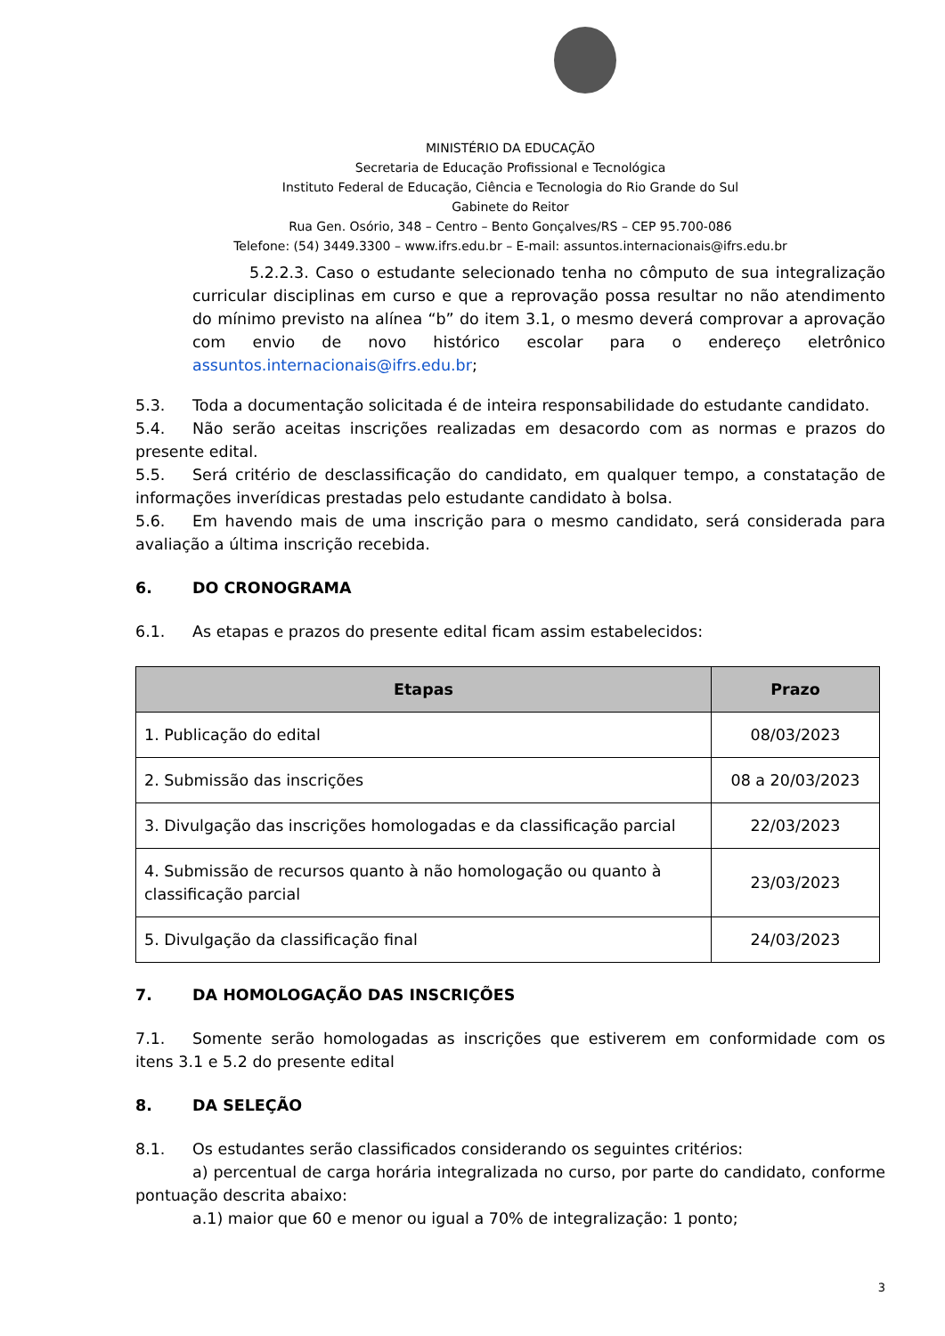MINISTÉRIO DA EDUCAÇÃO
Secretaria de Educação Profissional e Tecnológica
Instituto Federal de Educação, Ciência e Tecnologia do Rio Grande do Sul
Gabinete do Reitor
Rua Gen. Osório, 348 – Centro – Bento Gonçalves/RS – CEP 95.700-086
Telefone: (54) 3449.3300 – www.ifrs.edu.br – E-mail: assuntos.internacionais@ifrs.edu.br
5.2.2.3. Caso o estudante selecionado tenha no cômputo de sua integralização curricular disciplinas em curso e que a reprovação possa resultar no não atendimento do mínimo previsto na alínea “b” do item 3.1, o mesmo deverá comprovar a aprovação com envio de novo histórico escolar para o endereço eletrônico assuntos.internacionais@ifrs.edu.br;
5.3. Toda a documentação solicitada é de inteira responsabilidade do estudante candidato.
5.4. Não serão aceitas inscrições realizadas em desacordo com as normas e prazos do presente edital.
5.5. Será critério de desclassificação do candidato, em qualquer tempo, a constatação de informações inverídicas prestadas pelo estudante candidato à bolsa.
5.6. Em havendo mais de uma inscrição para o mesmo candidato, será considerada para avaliação a última inscrição recebida.
6. DO CRONOGRAMA
6.1. As etapas e prazos do presente edital ficam assim estabelecidos:
| Etapas | Prazo |
| --- | --- |
| 1. Publicação do edital | 08/03/2023 |
| 2. Submissão das inscrições | 08 a 20/03/2023 |
| 3. Divulgação das inscrições homologadas e da classificação parcial | 22/03/2023 |
| 4. Submissão de recursos quanto à não homologação ou quanto à classificação parcial | 23/03/2023 |
| 5. Divulgação da classificação final | 24/03/2023 |
7. DA HOMOLOGAÇÃO DAS INSCRIÇÕES
7.1. Somente serão homologadas as inscrições que estiverem em conformidade com os itens 3.1 e 5.2 do presente edital
8. DA SELEÇÃO
8.1. Os estudantes serão classificados considerando os seguintes critérios:
a) percentual de carga horária integralizada no curso, por parte do candidato, conforme pontuação descrita abaixo:
a.1) maior que 60 e menor ou igual a 70% de integralização: 1 ponto;
3